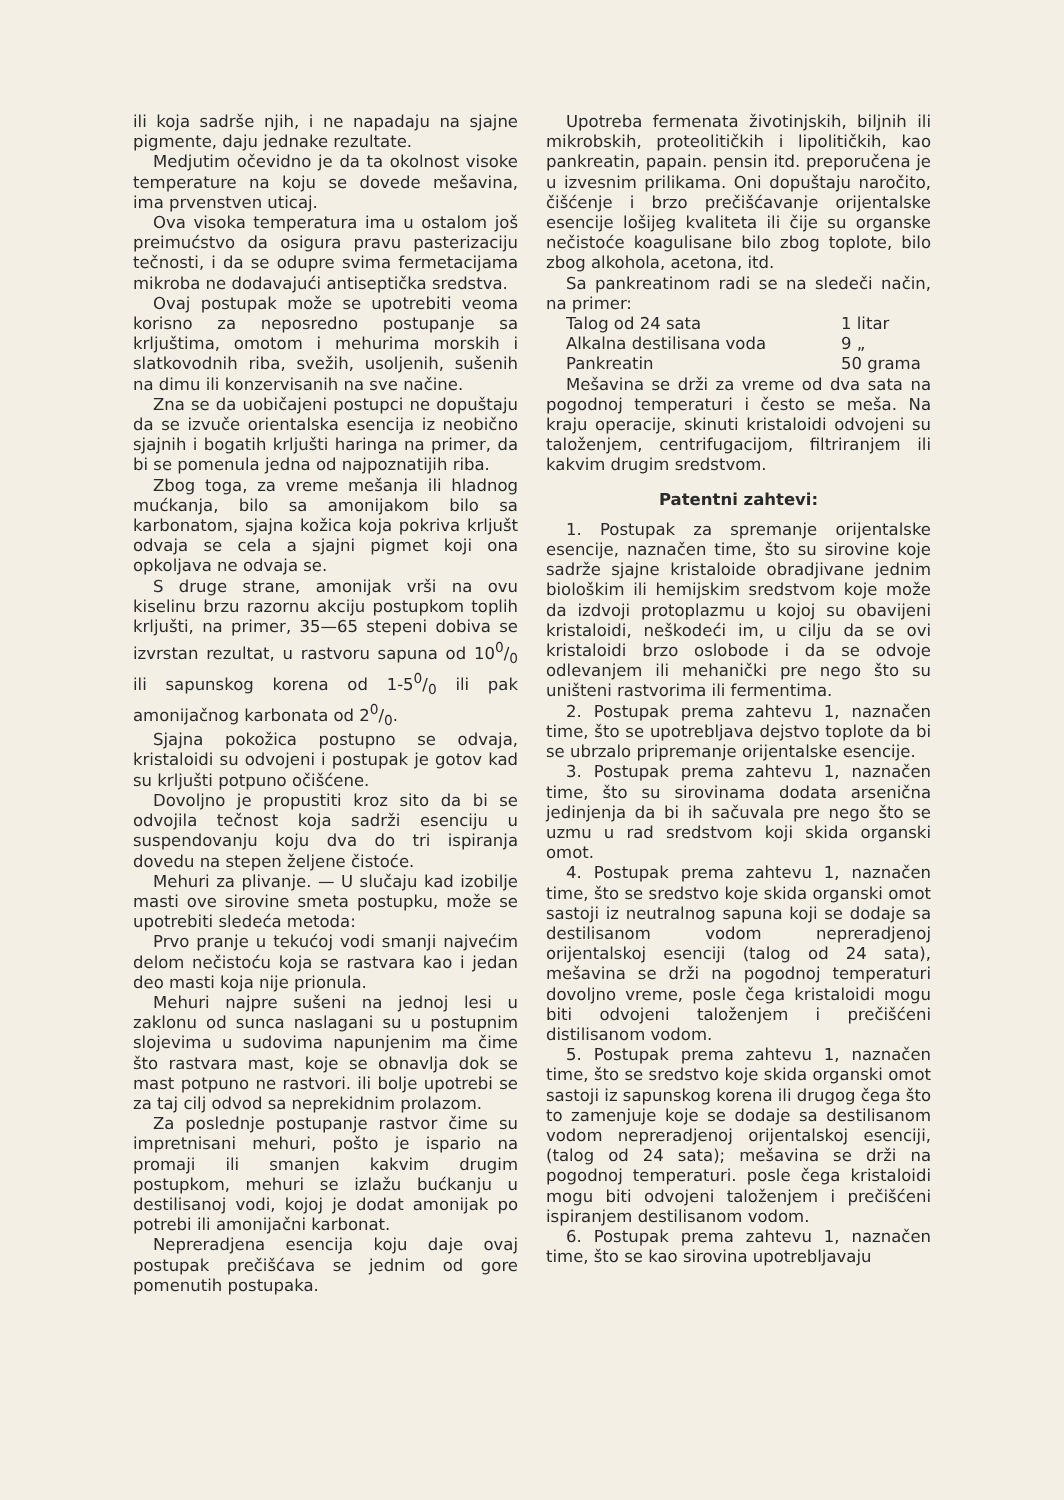ili koja sadrše njih, i ne napadaju na sjajne pigmente, daju jednake rezultate.
Medjutim očevidno je da ta okolnost visoke temperature na koju se dovede mešavina, ima prvenstven uticaj.
Ova visoka temperatura ima u ostalom još preimućstvo da osigura pravu pasterizaciju tečnosti, i da se odupre svima fermetacijama mikroba ne dodavajući antiseptička sredstva.
Ovaj postupak može se upotrebiti veoma korisno za neposredno postupanje sa krljuštima, omotom i mehurima morskih i slatkovodnih riba, svežih, usoljenih, sušenih na dimu ili konzervisanih na sve načine.
Zna se da uobičajeni postupci ne dopuštaju da se izvuče orientalska esencija iz neobično sjajnih i bogatih krljušti haringa na primer, da bi se pomenula jedna od najpoznatijih riba.
Zbog toga, za vreme mešanja ili hladnog mućkanja, bilo sa amonijakom bilo sa karbonatom, sjajna kožica koja pokriva krljušt odvaja se cela a sjajni pigmet koji ona opkoljava ne odvaja se.
S druge strane, amonijak vrši na ovu kiselinu brzu razornu akciju postupkom toplih krljušti, na primer, 35—65 stepeni dobiva se izvrstan rezultat, u rastvoru sapuna od 100/0 ili sapunskog korena od 1-50/0 ili pak amonijačnog karbonata od 20/0.
Sjajna pokožica postupno se odvaja, kristaloidi su odvojeni i postupak je gotov kad su krljušti potpuno očišćene.
Dovoljno je propustiti kroz sito da bi se odvojila tečnost koja sadrži esenciju u suspendovanju koju dva do tri ispiranja dovedu na stepen željene čistoće.
Mehuri za plivanje. — U slučaju kad izobilje masti ove sirovine smeta postupku, može se upotrebiti sledeća metoda:
Prvo pranje u tekućoj vodi smanji najvećim delom nečistoću koja se rastvara kao i jedan deo masti koja nije prionula.
Mehuri najpre sušeni na jednoj lesi u zaklonu od sunca naslagani su u postupnim slojevima u sudovima napunjenim ma čime što rastvara mast, koje se obnavlja dok se mast potpuno ne rastvori. ili bolje upotrebi se za taj cilj odvod sa neprekidnim prolazom.
Za poslednje postupanje rastvor čime su impretnisani mehuri, pošto je ispario na promaji ili smanjen kakvim drugim postupkom, mehuri se izlažu bućkanju u destilisanoj vodi, kojoj je dodat amonijak po potrebi ili amonijačni karbonat.
Nepreradjena esencija koju daje ovaj postupak prečišćava se jednim od gore pomenutih postupaka.
Upotreba fermenata životinjskih, biljnih ili mikrobskih, proteolitičkih i lipolitičkih, kao pankreatin, papain. pensin itd. preporučena je u izvesnim prilikama. Oni dopuštaju naročito, čišćenje i brzo prečišćavanje orijentalske esencije lošijeg kvaliteta ili čije su organske nečistoće koagulisane bilo zbog toplote, bilo zbog alkohola, acetona, itd.
Sa pankreatinom radi se na sledeči način, na primer:
Talog od 24 sata 1 litar
Alkalna destilisana voda 9 „
Pankreatin 50 grama
Mešavina se drži za vreme od dva sata na pogodnoj temperaturi i često se meša. Na kraju operacije, skinuti kristaloidi odvojeni su taloženjem, centrifugacijom, filtriranjem ili kakvim drugim sredstvom.
Patentni zahtevi:
1. Postupak za spremanje orijentalske esencije, naznačen time, što su sirovine koje sadrže sjajne kristaloide obradjivane jednim biološkim ili hemijskim sredstvom koje može da izdvoji protoplazmu u kojoj su obavijeni kristaloidi, neškodeći im, u cilju da se ovi kristaloidi brzo oslobode i da se odvoje odlevanjem ili mehanički pre nego što su uništeni rastvorima ili fermentima.
2. Postupak prema zahtevu 1, naznačen time, što se upotrebljava dejstvo toplote da bi se ubrzalo pripremanje orijentalske esencije.
3. Postupak prema zahtevu 1, naznačen time, što su sirovinama dodata arsenična jedinjenja da bi ih sačuvala pre nego što se uzmu u rad sredstvom koji skida organski omot.
4. Postupak prema zahtevu 1, naznačen time, što se sredstvo koje skida organski omot sastoji iz neutralnog sapuna koji se dodaje sa destilisanom vodom nepreradjenoj orijentalskoj esenciji (talog od 24 sata), mešavina se drži na pogodnoj temperaturi dovoljno vreme, posle čega kristaloidi mogu biti odvojeni taloženjem i prečišćeni distilisanom vodom.
5. Postupak prema zahtevu 1, naznačen time, što se sredstvo koje skida organski omot sastoji iz sapunskog korena ili drugog čega što to zamenjuje koje se dodaje sa destilisanom vodom nepreradjenoj orijentalskoj esenciji, (talog od 24 sata); mešavina se drži na pogodnoj temperaturi. posle čega kristaloidi mogu biti odvojeni taloženjem i prečišćeni ispiranjem destilisanom vodom.
6. Postupak prema zahtevu 1, naznačen time, što se kao sirovina upotrebljavaju